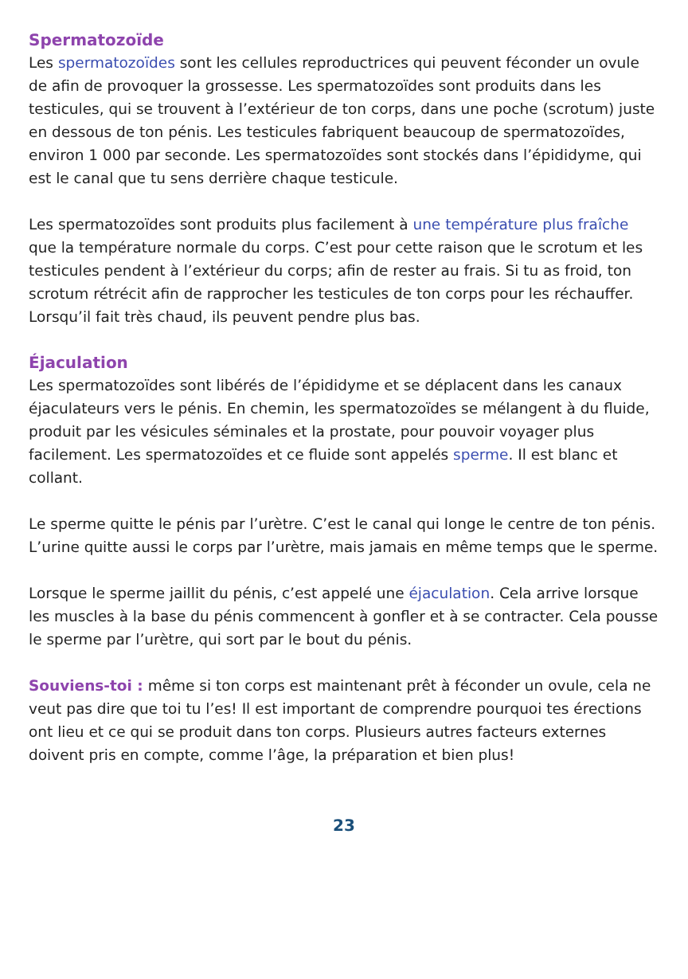Spermatozoïde
Les spermatozoïdes sont les cellules reproductrices qui peuvent féconder un ovule de afin de provoquer la grossesse. Les spermatozoïdes sont produits dans les testicules, qui se trouvent à l’extérieur de ton corps, dans une poche (scrotum) juste en dessous de ton pénis. Les testicules fabriquent beaucoup de spermatozoïdes, environ 1 000 par seconde. Les spermatozoïdes sont stockés dans l’épididyme, qui est le canal que tu sens derrière chaque testicule.
Les spermatozoïdes sont produits plus facilement à une température plus fraîche que la température normale du corps. C’est pour cette raison que le scrotum et les testicules pendent à l’extérieur du corps; afin de rester au frais. Si tu as froid, ton scrotum rétrécit afin de rapprocher les testicules de ton corps pour les réchauffer. Lorsqu’il fait très chaud, ils peuvent pendre plus bas.
Éjaculation
Les spermatozoïdes sont libérés de l’épididyme et se déplacent dans les canaux éjaculateurs vers le pénis. En chemin, les spermatozoïdes se mélangent à du fluide, produit par les vésicules séminales et la prostate, pour pouvoir voyager plus facilement. Les spermatozoïdes et ce fluide sont appelés sperme. Il est blanc et collant.
Le sperme quitte le pénis par l’urètre. C’est le canal qui longe le centre de ton pénis. L’urine quitte aussi le corps par l’urètre, mais jamais en même temps que le sperme.
Lorsque le sperme jaillit du pénis, c’est appelé une éjaculation. Cela arrive lorsque les muscles à la base du pénis commencent à gonfler et à se contracter. Cela pousse le sperme par l’urètre, qui sort par le bout du pénis.
Souviens-toi : même si ton corps est maintenant prêt à féconder un ovule, cela ne veut pas dire que toi tu l’es! Il est important de comprendre pourquoi tes érections ont lieu et ce qui se produit dans ton corps. Plusieurs autres facteurs externes doivent pris en compte, comme l’âge, la préparation et bien plus!
23